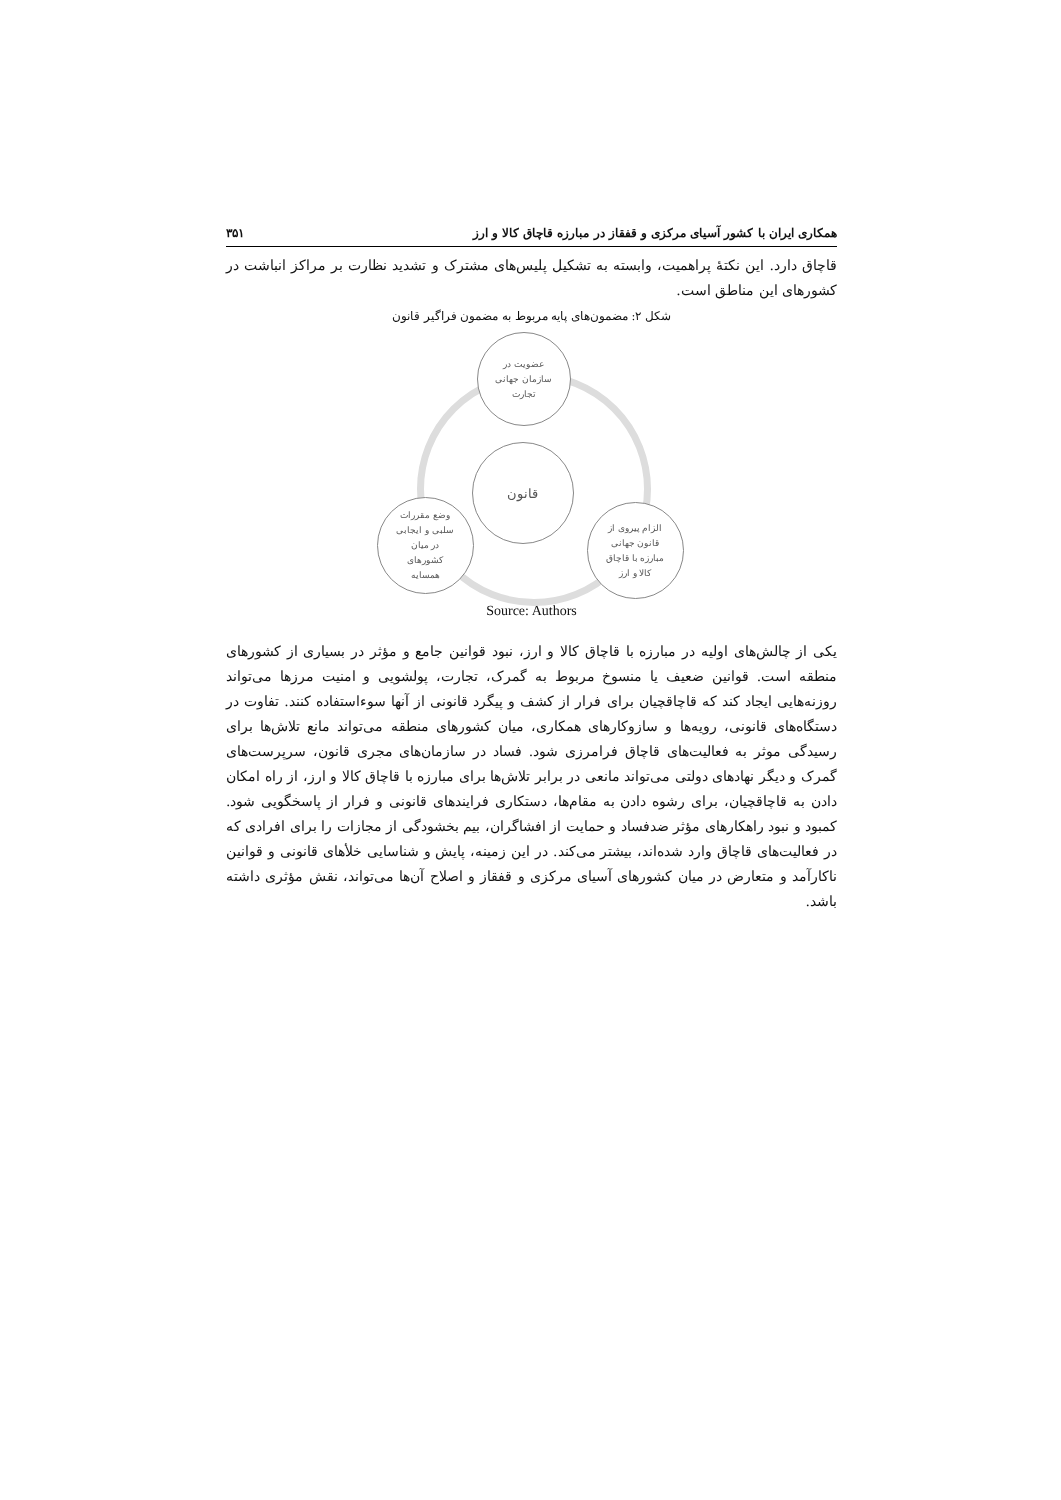همکاری ایران با کشور آسیای مرکزی و قفقاز در مبارزه قاچاق کالا و ارز ۳۵۱
قاچاق دارد. این نکتهٔ پراهمیت، وابسته به تشکیل پلیس‌های مشترک و تشدید نظارت بر مراکز انباشت در کشورهای این مناطق است.
شکل ۲: مضمون‌های پایه مربوط به مضمون فراگیر قانون
عضویت در
سازمان جهانی
تجارت
قانون
وضع مقررات
سلبی و ایجابی
در میان
کشورهای
همسایه
الزام پیروی از
قانون جهانی
مبارزه با قاچاق
کالا و ارز
Source: Authors
یکی از چالش‌های اولیه در مبارزه با قاچاق کالا و ارز، نبود قوانین جامع و مؤثر در بسیاری از کشورهای منطقه است. قوانین ضعیف یا منسوخ مربوط به گمرک، تجارت، پولشویی و امنیت مرزها می‌تواند روزنه‌هایی ایجاد کند که قاچاقچیان برای فرار از کشف و پیگرد قانونی از آنها سوءاستفاده کنند. تفاوت در دستگاه‌های قانونی، رویه‌ها و سازوکارهای همکاری، میان کشورهای منطقه می‌تواند مانع تلاش‌ها برای رسیدگی موثر به فعالیت‌های قاچاق فرامرزی شود. فساد در سازمان‌های مجری قانون، سرپرست‌های گمرک و دیگر نهادهای دولتی می‌تواند مانعی در برابر تلاش‌ها برای مبارزه با قاچاق کالا و ارز، از راه امکان دادن به قاچاقچیان، برای رشوه دادن به مقام‌ها، دستکاری فرایندهای قانونی و فرار از پاسخگویی شود. کمبود و نبود راهکارهای مؤثر ضدفساد و حمایت از افشاگران، بیم بخشودگی از مجازات را برای افرادی که در فعالیت‌های قاچاق وارد شده‌اند، بیشتر می‌کند. در این زمینه، پایش و شناسایی خلأهای قانونی و قوانین ناکارآمد و متعارض در میان کشورهای آسیای مرکزی و قفقاز و اصلاح آن‌ها می‌تواند، نقش مؤثری داشته باشد.